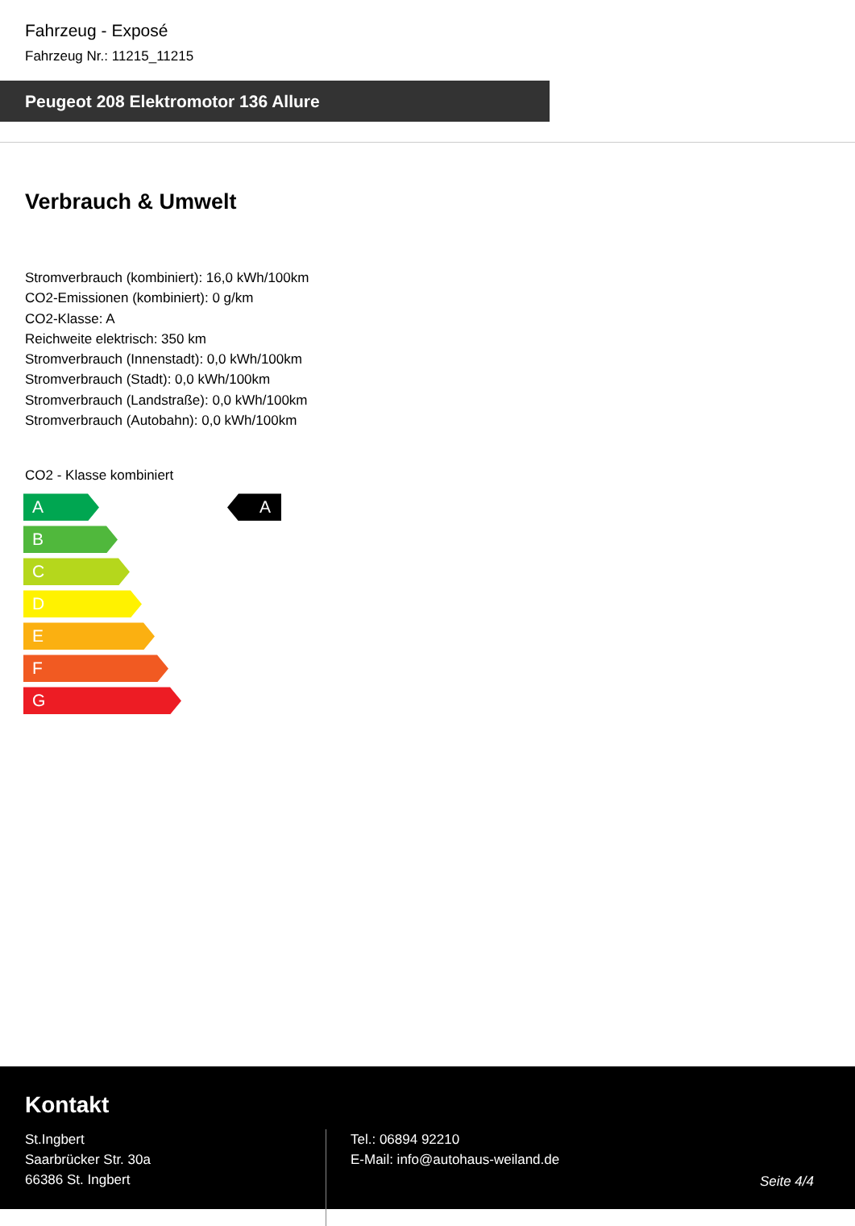Fahrzeug - Exposé
Fahrzeug Nr.: 11215_11215
Peugeot 208 Elektromotor 136 Allure
Verbrauch & Umwelt
Stromverbrauch (kombiniert): 16,0 kWh/100km
CO2-Emissionen (kombiniert): 0 g/km
CO2-Klasse: A
Reichweite elektrisch: 350 km
Stromverbrauch (Innenstadt): 0,0 kWh/100km
Stromverbrauch (Stadt): 0,0 kWh/100km
Stromverbrauch (Landstraße): 0,0 kWh/100km
Stromverbrauch (Autobahn): 0,0 kWh/100km
CO2 - Klasse kombiniert
A
B
C
D
E
F
G
A
Kontakt
St.Ingbert
Saarbrücker Str. 30a
66386 St. Ingbert
Tel.: 06894 92210
E-Mail: info@autohaus-weiland.de
Seite 4/4